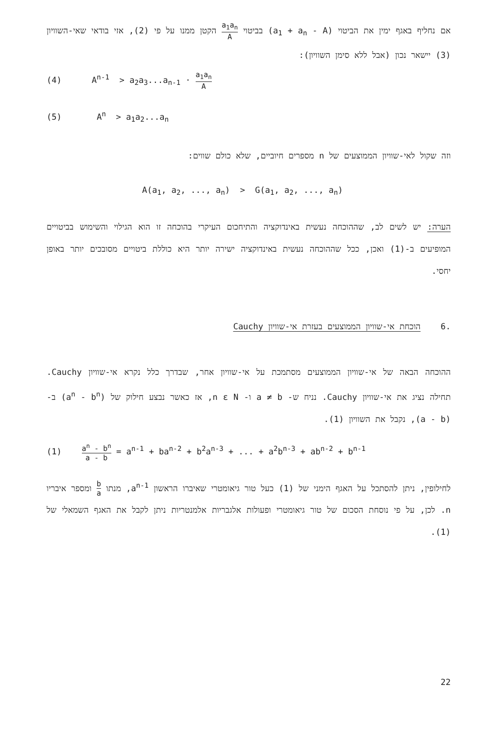אם נחליף באגף ימין את הביטוי (a<sub>1</sub> + a<sub>n</sub> - A) בביטוי a<sub>1</sub>a<sub>n</sub> A הקטן ממנו על פי (2), אזי בודאי שאי-השוויון (3) יישאר נכון (אבל ללא סימן השוויון):
(4) A<sup>n-1</sup> > a<sub>2</sub>a<sub>3</sub>...a<sub>n-1</sub> · a<sub>1</sub>a<sub>n</sub> A
(5) A<sup>n</sup> > a<sub>1</sub>a<sub>2</sub>...a<sub>n</sub>
וזה שקול לאי-שוויון הממוצעים של n מספרים חיוביים, שלא כולם שווים:
A(a<sub>1</sub>, a<sub>2</sub>, ..., a<sub>n</sub>) > G(a<sub>1</sub>, a<sub>2</sub>, ..., a<sub>n</sub>)
הערה: יש לשים לב, שההוכחה נעשית באינדוקציה והתיחכום העיקרי בהוכחה זו הוא הגילוי והשימוש בביטויים המופיעים ב-(1) ואכן, ככל שההוכחה נעשית באינדוקציה ישירה יותר היא כוללת ביטויים מסובכים יותר באופן יחסי.
.6 הוכחת אי-שוויון הממוצעים בעזרת אי-שוויון Cauchy
ההוכחה הבאה של אי-שוויון הממוצעים מסתמכת על אי-שוויון אחר, שבדרך כלל נקרא אי-שוויון Cauchy. תחילה נציג את אי-שוויון Cauchy. נניח ש- a ≠ b ו- n ε N, אז כאשר נבצע חילוק של (a<sup>n</sup> - b<sup>n</sup>) ב- (a - b), נקבל את השוויון (1).
(1) a<sup>n</sup> - b<sup>n</sup> a - b = a<sup>n-1</sup> + ba<sup>n-2</sup> + b<sup>2</sup>a<sup>n-3</sup> + ... + a<sup>2</sup>b<sup>n-3</sup> + ab<sup>n-2</sup> + b<sup>n-1</sup>
לחילופין, ניתן להסתכל על האגף הימני של (1) כעל טור גיאומטרי שאיברו הראשון a<sup>n-1</sup>, מנתו b a ומספר איבריו n. לכן, על פי נוסחת הסכום של טור גיאומטרי ופעולות אלגבריות אלמנטריות ניתן לקבל את האגף השמאלי של (1).
22